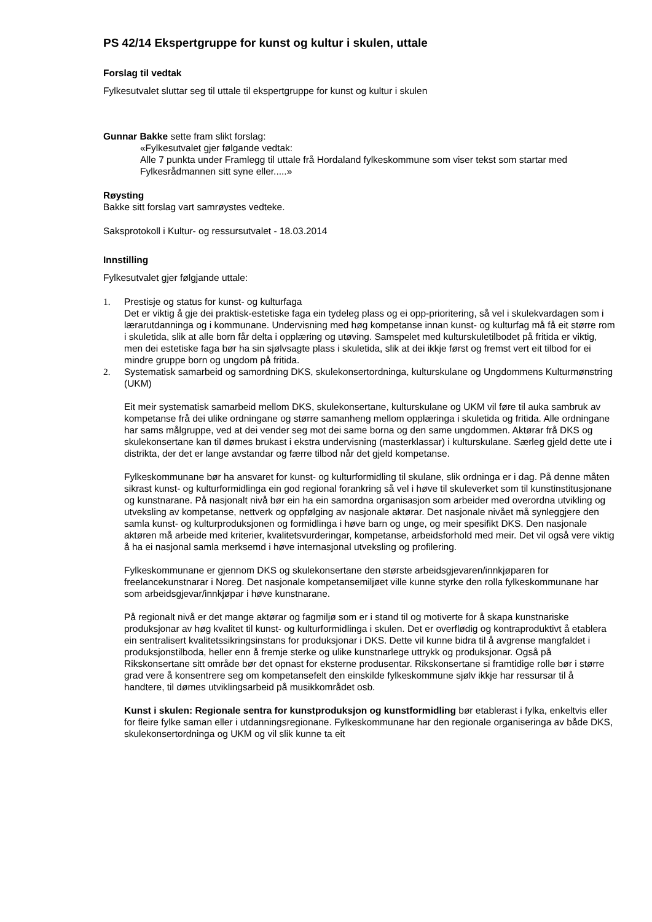PS 42/14 Ekspertgruppe for kunst og kultur i skulen, uttale
Forslag til vedtak
Fylkesutvalet sluttar seg til uttale til ekspertgruppe for kunst og kultur i skulen
Gunnar Bakke sette fram slikt forslag:
«Fylkesutvalet gjer følgande vedtak:
Alle 7 punkta under Framlegg til uttale frå Hordaland fylkeskommune som viser tekst som startar med Fylkesrådmannen sitt syne eller.....»
Røysting
Bakke sitt forslag vart samrøystes vedteke.
Saksprotokoll i Kultur- og ressursutvalet - 18.03.2014
Innstilling
Fylkesutvalet gjer følgjande uttale:
1. Prestisje og status for kunst- og kulturfaga
Det er viktig å gje dei praktisk-estetiske faga ein tydeleg plass og ei opp-prioritering, så vel i skulekvardagen som i lærarutdanninga og i kommunane. Undervisning med høg kompetanse innan kunst- og kulturfag må få eit større rom i skuletida, slik at alle born får delta i opplæring og utøving. Samspelet med kulturskuletilbodet på fritida er viktig, men dei estetiske faga bør ha sin sjølvsagte plass i skuletida, slik at dei ikkje først og fremst vert eit tilbod for ei mindre gruppe born og ungdom på fritida.
2. Systematisk samarbeid og samordning DKS, skulekonsertordninga, kulturskulane og Ungdommens Kulturmønstring (UKM)
Eit meir systematisk samarbeid mellom DKS, skulekonsertane, kulturskulane og UKM vil føre til auka sambruk av kompetanse frå dei ulike ordningane og større samanheng mellom opplæringa i skuletida og fritida. Alle ordningane har sams målgruppe, ved at dei vender seg mot dei same borna og den same ungdommen. Aktørar frå DKS og skulekonsertane kan til dømes brukast i ekstra undervisning (masterklassar) i kulturskulane. Særleg gjeld dette ute i distrikta, der det er lange avstandar og færre tilbod når det gjeld kompetanse.
Fylkeskommunane bør ha ansvaret for kunst- og kulturformidling til skulane, slik ordninga er i dag. På denne måten sikrast kunst- og kulturformidlinga ein god regional forankring så vel i høve til skuleverket som til kunstinstitusjonane og kunstnarane. På nasjonalt nivå bør ein ha ein samordna organisasjon som arbeider med overordna utvikling og utveksling av kompetanse, nettverk og oppfølging av nasjonale aktørar. Det nasjonale nivået må synleggjere den samla kunst- og kulturproduksjonen og formidlinga i høve barn og unge, og meir spesifikt DKS. Den nasjonale aktøren må arbeide med kriterier, kvalitetsvurderingar, kompetanse, arbeidsforhold med meir. Det vil også vere viktig å ha ei nasjonal samla merksemd i høve internasjonal utveksling og profilering.
Fylkeskommunane er gjennom DKS og skulekonsertane den største arbeidsgjevaren/innkjøparen for freelancekunstnarar i Noreg. Det nasjonale kompetansemiljøet ville kunne styrke den rolla fylkeskommunane har som arbeidsgjevar/innkjøpar i høve kunstnarane.
På regionalt nivå er det mange aktørar og fagmiljø som er i stand til og motiverte for å skapa kunstnariske produksjonar av høg kvalitet til kunst- og kulturformidlinga i skulen. Det er overflødig og kontraproduktivt å etablera ein sentralisert kvalitetssikringsinstans for produksjonar i DKS. Dette vil kunne bidra til å avgrense mangfaldet i produksjonstilboda, heller enn å fremje sterke og ulike kunstnarlege uttrykk og produksjonar. Også på Rikskonsertane sitt område bør det opnast for eksterne produsentar. Rikskonsertane si framtidige rolle bør i større grad vere å konsentrere seg om kompetansefelt den einskilde fylkeskommune sjølv ikkje har ressursar til å handtere, til dømes utviklingsarbeid på musikkområdet osb.
Kunst i skulen: Regionale sentra for kunstproduksjon og kunstformidling bør etablerast i fylka, enkeltvis eller for fleire fylke saman eller i utdanningsregionane. Fylkeskommunane har den regionale organiseringa av både DKS, skulekonsertordninga og UKM og vil slik kunne ta eit